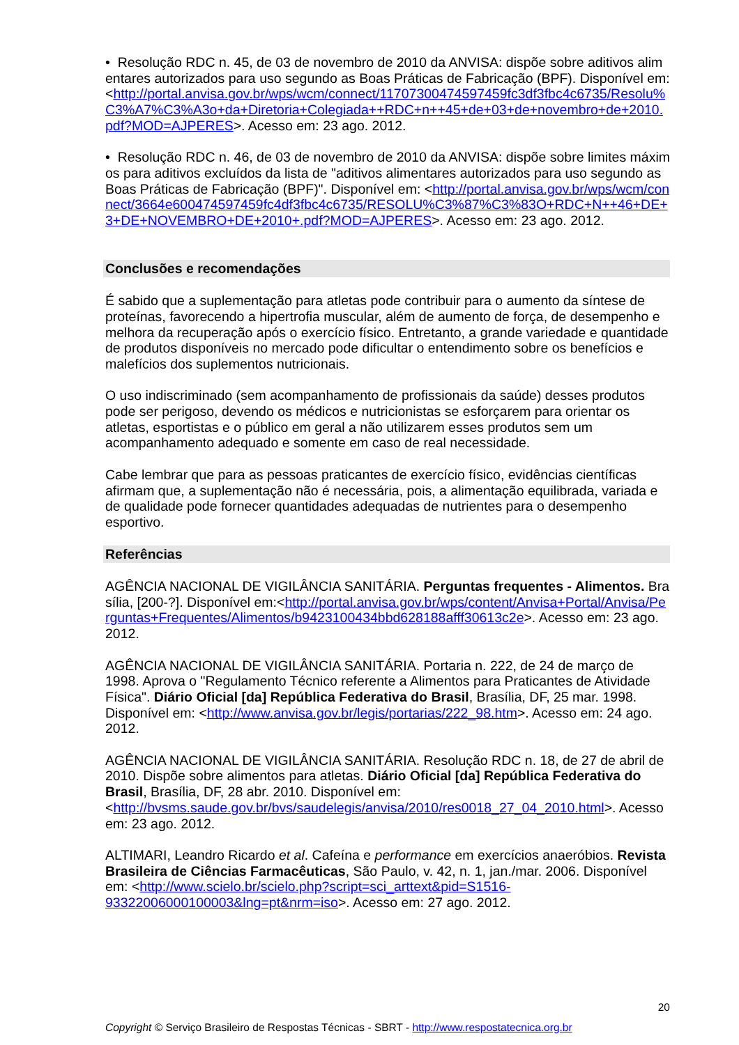• Resolução RDC n. 45, de 03 de novembro de 2010 da ANVISA: dispõe sobre aditivos alimentares autorizados para uso segundo as Boas Práticas de Fabricação (BPF). Disponível em: <http://portal.anvisa.gov.br/wps/wcm/connect/11707300474597459fc3df3fbc4c6735/Resolu%C3%A7%C3%A3o+da+Diretoria+Colegiada++RDC+n++45+de+03+de+novembro+de+2010.pdf?MOD=AJPERES>. Acesso em: 23 ago. 2012.
• Resolução RDC n. 46, de 03 de novembro de 2010 da ANVISA: dispõe sobre limites máximos para aditivos excluídos da lista de "aditivos alimentares autorizados para uso segundo as Boas Práticas de Fabricação (BPF)". Disponível em: <http://portal.anvisa.gov.br/wps/wcm/connect/3664e600474597459fc4df3fbc4c6735/RESOLU%C3%87%C3%83O+RDC+N++46+DE+3+DE+NOVEMBRO+DE+2010+.pdf?MOD=AJPERES>. Acesso em: 23 ago. 2012.
Conclusões e recomendações
É sabido que a suplementação para atletas pode contribuir para o aumento da síntese de proteínas, favorecendo a hipertrofia muscular, além de aumento de força, de desempenho e melhora da recuperação após o exercício físico. Entretanto, a grande variedade e quantidade de produtos disponíveis no mercado pode dificultar o entendimento sobre os benefícios e malefícios dos suplementos nutricionais.
O uso indiscriminado (sem acompanhamento de profissionais da saúde) desses produtos pode ser perigoso, devendo os médicos e nutricionistas se esforçarem para orientar os atletas, esportistas e o público em geral a não utilizarem esses produtos sem um acompanhamento adequado e somente em caso de real necessidade.
Cabe lembrar que para as pessoas praticantes de exercício físico, evidências científicas afirmam que, a suplementação não é necessária, pois, a alimentação equilibrada, variada e de qualidade pode fornecer quantidades adequadas de nutrientes para o desempenho esportivo.
Referências
AGÊNCIA NACIONAL DE VIGILÂNCIA SANITÁRIA. Perguntas frequentes - Alimentos. Brasília, [200-?]. Disponível em:<http://portal.anvisa.gov.br/wps/content/Anvisa+Portal/Anvisa/Perguntas+Frequentes/Alimentos/b9423100434bbd628188afff30613c2e>. Acesso em: 23 ago. 2012.
AGÊNCIA NACIONAL DE VIGILÂNCIA SANITÁRIA. Portaria n. 222, de 24 de março de 1998. Aprova o "Regulamento Técnico referente a Alimentos para Praticantes de Atividade Física". Diário Oficial [da] República Federativa do Brasil, Brasília, DF, 25 mar. 1998. Disponível em: <http://www.anvisa.gov.br/legis/portarias/222_98.htm>. Acesso em: 24 ago. 2012.
AGÊNCIA NACIONAL DE VIGILÂNCIA SANITÁRIA. Resolução RDC n. 18, de 27 de abril de 2010. Dispõe sobre alimentos para atletas. Diário Oficial [da] República Federativa do Brasil, Brasília, DF, 28 abr. 2010. Disponível em: <http://bvsms.saude.gov.br/bvs/saudelegis/anvisa/2010/res0018_27_04_2010.html>. Acesso em: 23 ago. 2012.
ALTIMARI, Leandro Ricardo et al. Cafeína e performance em exercícios anaeróbios. Revista Brasileira de Ciências Farmacêuticas, São Paulo, v. 42, n. 1, jan./mar. 2006. Disponível em: <http://www.scielo.br/scielo.php?script=sci_arttext&pid=S1516-93322006000100003&lng=pt&nrm=iso>. Acesso em: 27 ago. 2012.
20
Copyright © Serviço Brasileiro de Respostas Técnicas - SBRT - http://www.respostatecnica.org.br